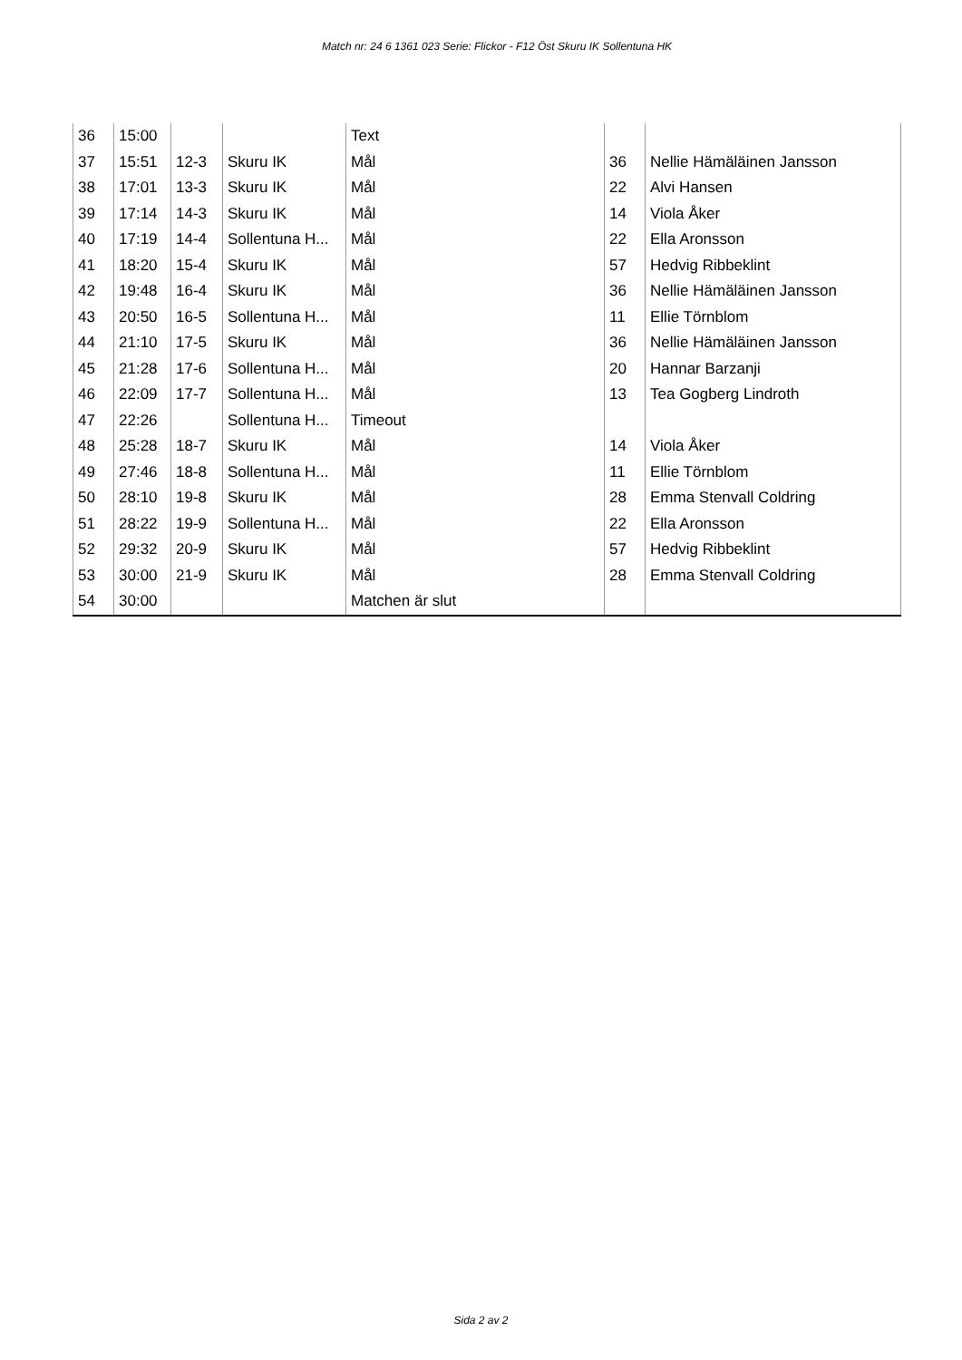Match nr: 24 6 1361 023 Serie: Flickor - F12 Öst Skuru IK Sollentuna HK
| 36 | 15:00 | | | Text | | |
| 37 | 15:51 | 12-3 | Skuru IK | Mål | 36 | Nellie Hämäläinen Jansson |
| 38 | 17:01 | 13-3 | Skuru IK | Mål | 22 | Alvi Hansen |
| 39 | 17:14 | 14-3 | Skuru IK | Mål | 14 | Viola Åker |
| 40 | 17:19 | 14-4 | Sollentuna H... | Mål | 22 | Ella Aronsson |
| 41 | 18:20 | 15-4 | Skuru IK | Mål | 57 | Hedvig Ribbeklint |
| 42 | 19:48 | 16-4 | Skuru IK | Mål | 36 | Nellie Hämäläinen Jansson |
| 43 | 20:50 | 16-5 | Sollentuna H... | Mål | 11 | Ellie Törnblom |
| 44 | 21:10 | 17-5 | Skuru IK | Mål | 36 | Nellie Hämäläinen Jansson |
| 45 | 21:28 | 17-6 | Sollentuna H... | Mål | 20 | Hannar Barzanji |
| 46 | 22:09 | 17-7 | Sollentuna H... | Mål | 13 | Tea Gogberg Lindroth |
| 47 | 22:26 | | Sollentuna H... | Timeout | | |
| 48 | 25:28 | 18-7 | Skuru IK | Mål | 14 | Viola Åker |
| 49 | 27:46 | 18-8 | Sollentuna H... | Mål | 11 | Ellie Törnblom |
| 50 | 28:10 | 19-8 | Skuru IK | Mål | 28 | Emma Stenvall Coldring |
| 51 | 28:22 | 19-9 | Sollentuna H... | Mål | 22 | Ella Aronsson |
| 52 | 29:32 | 20-9 | Skuru IK | Mål | 57 | Hedvig Ribbeklint |
| 53 | 30:00 | 21-9 | Skuru IK | Mål | 28 | Emma Stenvall Coldring |
| 54 | 30:00 | | | Matchen är slut | | |
Sida 2 av 2